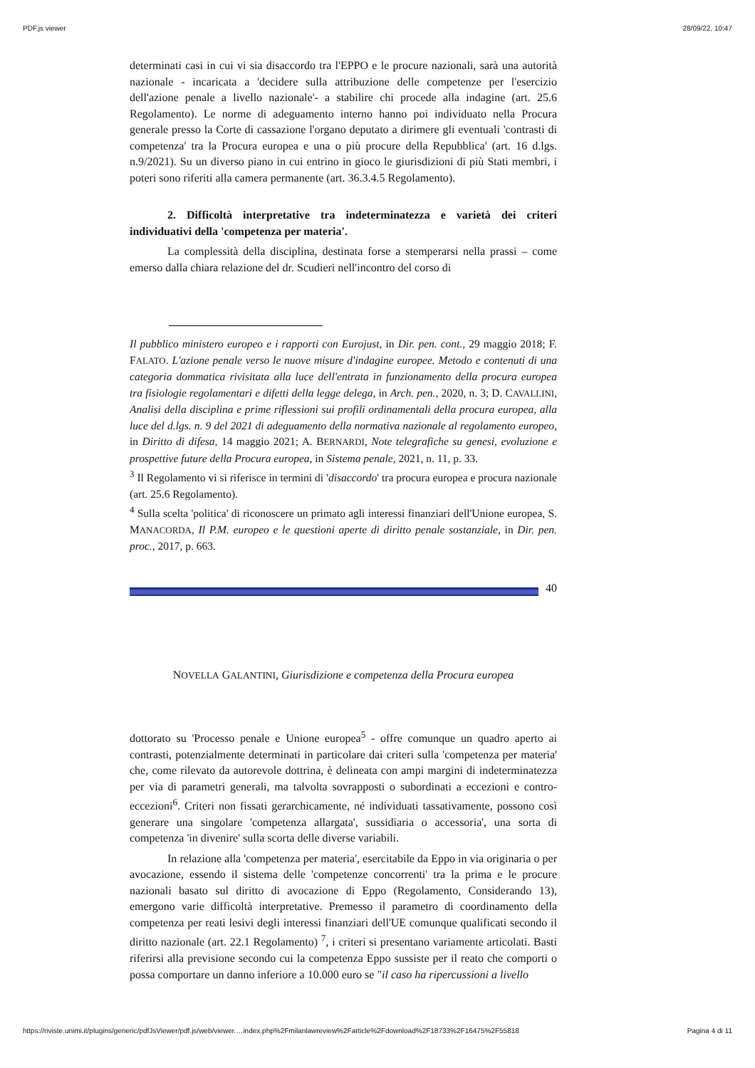PDF.js viewer 28/09/22, 10:47
determinati casi in cui vi sia disaccordo tra l'EPPO e le procure nazionali, sarà una autorità nazionale - incaricata a 'decidere sulla attribuzione delle competenze per l'esercizio dell'azione penale a livello nazionale'- a stabilire chi procede alla indagine (art. 25.6 Regolamento). Le norme di adeguamento interno hanno poi individuato nella Procura generale presso la Corte di cassazione l'organo deputato a dirimere gli eventuali 'contrasti di competenza' tra la Procura europea e una o più procure della Repubblica' (art. 16 d.lgs. n.9/2021). Su un diverso piano in cui entrino in gioco le giurisdizioni di più Stati membri, i poteri sono riferiti alla camera permanente (art. 36.3.4.5 Regolamento).
2. Difficoltà interpretative tra indeterminatezza e varietà dei criteri individuativi della 'competenza per materia'.
La complessità della disciplina, destinata forse a stemperarsi nella prassi – come emerso dalla chiara relazione del dr. Scudieri nell'incontro del corso di
Il pubblico ministero europeo e i rapporti con Eurojust, in Dir. pen. cont., 29 maggio 2018; F. FALATO. L'azione penale verso le nuove misure d'indagine europee. Metodo e contenuti di una categoria dommatica rivisitata alla luce dell'entrata in funzionamento della procura europea tra fisiologie regolamentari e difetti della legge delega, in Arch. pen., 2020, n. 3; D. CAVALLINI, Analisi della disciplina e prime riflessioni sui profili ordinamentali della procura europea, alla luce del d.lgs. n. 9 del 2021 di adeguamento della normativa nazionale al regolamento europeo, in Diritto di difesa, 14 maggio 2021; A. BERNARDI, Note telegrafiche su genesi, evoluzione e prospettive future della Procura europea, in Sistema penale, 2021, n. 11, p. 33.
<sup>3</sup> Il Regolamento vi si riferisce in termini di 'disaccordo' tra procura europea e procura nazionale (art. 25.6 Regolamento).
<sup>4</sup> Sulla scelta 'politica' di riconoscere un primato agli interessi finanziari dell'Unione europea, S. MANACORDA, Il P.M. europeo e le questioni aperte di diritto penale sostanziale, in Dir. pen. proc., 2017, p. 663.
40
NOVELLA GALANTINI, Giurisdizione e competenza della Procura europea
dottorato su 'Processo penale e Unione europea<sup>5</sup> - offre comunque un quadro aperto ai contrasti, potenzialmente determinati in particolare dai criteri sulla 'competenza per materia' che, come rilevato da autorevole dottrina, è delineata con ampi margini di indeterminatezza per via di parametri generali, ma talvolta sovrapposti o subordinati a eccezioni e contro-eccezioni<sup>6</sup>. Criteri non fissati gerarchicamente, né individuati tassativamente, possono così generare una singolare 'competenza allargata', sussidiaria o accessoria', una sorta di competenza 'in divenire' sulla scorta delle diverse variabili.
In relazione alla 'competenza per materia', esercitabile da Eppo in via originaria o per avocazione, essendo il sistema delle 'competenze concorrenti' tra la prima e le procure nazionali basato sul diritto di avocazione di Eppo (Regolamento, Considerando 13), emergono varie difficoltà interpretative. Premesso il parametro di coordinamento della competenza per reati lesivi degli interessi finanziari dell'UE comunque qualificati secondo il diritto nazionale (art. 22.1 Regolamento) <sup>7</sup>, i criteri si presentano variamente articolati. Basti riferirsi alla previsione secondo cui la competenza Eppo sussiste per il reato che comporti o possa comportare un danno inferiore a 10.000 euro se "il caso ha ripercussioni a livello
https://riviste.unimi.it/plugins/generic/pdfJsViewer/pdf.js/web/viewer.…index.php%2Fmilanlawreview%2Farticle%2Fdownload%2F18733%2F16475%2F55818 Pagina 4 di 11